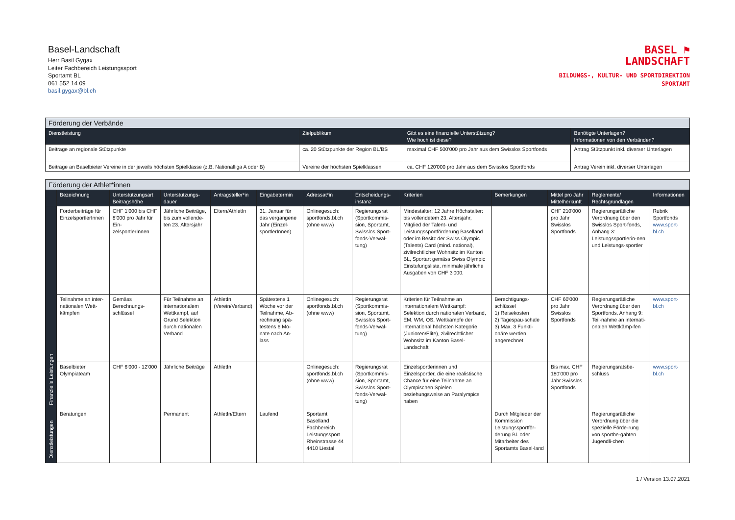Basel-Landschaft
Herr Basil Gygax
Leiter Fachbereich Leistungssport
Sportamt BL
061 552 14 09
basil.gygax@bl.ch
BASEL ⚑
LANDSCHAFT
BILDUNGS-, KULTUR- UND SPORTDIREKTION
SPORTAMT
| Förderung der Verbände | | | |
| Dienstleistung | Zielpublikum | Gibt es eine finanzielle Unterstützung? Wie hoch ist diese? | Benötigte Unterlagen? Informationen von den Verbänden? |
| Beiträge an regionale Stützpunkte | ca. 20 Stützpunkte der Region BL/BS | maximal CHF 500'000 pro Jahr aus dem Swisslos Sportfonds | Antrag Stützpunkt inkl. diverser Unterlagen |
| Beiträge an Baselbieter Vereine in der jeweils höchsten Spielklasse (z.B. Nationalliga A oder B) | Vereine der höchsten Spielklassen | ca. CHF 120'000 pro Jahr aus dem Swisslos Sportfonds | Antrag Verein inkl. diverser Unterlagen |
| Förderung der Athlet*innen | | | | | | | | | | | | |
| | Bezeichnung | Unterstützungsart Beitragshöhe | Unterstützungs-dauer | Antragsteller*in | Eingabetermin | Adressat*in | Entscheidungs-instanz | Kriterien | Bemerkungen | Mittel pro Jahr Mittelherkunft | Reglemente/ Rechtsgrundlagen | Informationen |
| Finanzielle Leistungen | Förderbeiträge für EinzelsportlerInnen | CHF 1'000 bis CHF 8'000 pro Jahr für Ein-zelsportlerInnen | Jährliche Beiträge, bis zum vollende-ten 23. Altersjahr | Eltern/AthletIn | 31. Januar für das vergangene Jahr (Einzel-sportlerInnen) | Onlinegesuch: sportfonds.bl.ch (ohne www) | Regierungsrat (Sportkommis-sion, Sportamt, Swisslos Sport-fonds-Verwal-tung) | Mindestalter: 12 Jahre Höchstalter: bis vollendetem 23. Altersjahr, Mitglied der Talent- und Leistungssportförderung Baselland oder im Besitz der Swiss Olympic (Talents) Card (mind. national), zivilrechtlicher Wohnsitz im Kanton BL, Sportart gemäss Swiss Olympic Einstufungsliste, minimale jährliche Ausgaben von CHF 3'000. | | CHF 210'000 pro Jahr Swisslos Sportfonds | Regierungsrätliche Verordnung über den Swisslos Sport-fonds, Anhang 3: Leistungssportlerin-nen und Leistungs-sportler | Rubrik Sportfonds www.sport-bl.ch |
| | Teilnahme an inter-nationalen Wett-kämpfen | Gemäss Berechnungs-schlüssel | Für Teilnahme an internationalem Wettkampf, auf Grund Selektion durch nationalen Verband | AthletIn (Verein/Verband) | Spätestens 1 Woche vor der Teilnahme, Ab-rechnung spä-testens 6 Mo-nate nach An-lass | Onlinegesuch: sportfonds.bl.ch (ohne www) | Regierungsrat (Sportkommis-sion, Sportamt, Swisslos Sport-fonds-Verwal-tung) | Kriterien für Teilnahme an internationalem Wettkampf: Selektion durch nationalen Verband, EM, WM, OS, Wettkämpfe der international höchsten Kategorie (Junioren/Elite), zivilrechtlicher Wohnsitz im Kanton Basel-Landschaft | Berechtigungs-schlüssel 1) Reisekosten 2) Tagespau-schale 3) Max. 3 Funkti-onäre werden angerechnet | CHF 60'000 pro Jahr Swisslos Sportfonds | Regierungsrätliche Verordnung über den Sportfonds, Anhang 9: Teil-nahme an internati-onalen Wettkämp-fen | www.sport-bl.ch |
| | Baselbieter Olympiateam | CHF 6'000 - 12'000 | Jährliche Beiträge | AthletIn | | Onlinegesuch: sportfonds.bl.ch (ohne www) | Regierungsrat (Sportkommis-sion, Sportamt, Swisslos Sport-fonds-Verwal-tung) | Einzelsportlerinnen und Einzelsportler, die eine realistische Chance für eine Teilnahme an Olympischen Spielen beziehungsweise an Paralympics haben | | Bis max. CHF 180'000 pro Jahr Swisslos Sportfonds | Regierungsratsbe-schluss | www.sport-bl.ch |
| Dienstleistungen | Beratungen | | Permanent | AthletIn/Eltern | Laufend | Sportamt Baselland Fachbereich Leistungssport Rheinstrasse 44 4410 Liestal | | | Durch Mitglieder der Kommission Leistungssportför-derung BL oder Mitarbeiter des Sportamts Basel-land | | Regierungsrätliche Verordnung über die spezielle Förde-rung von sportbe-gabten Jugendli-chen | |
1 / Version 13.07.2021